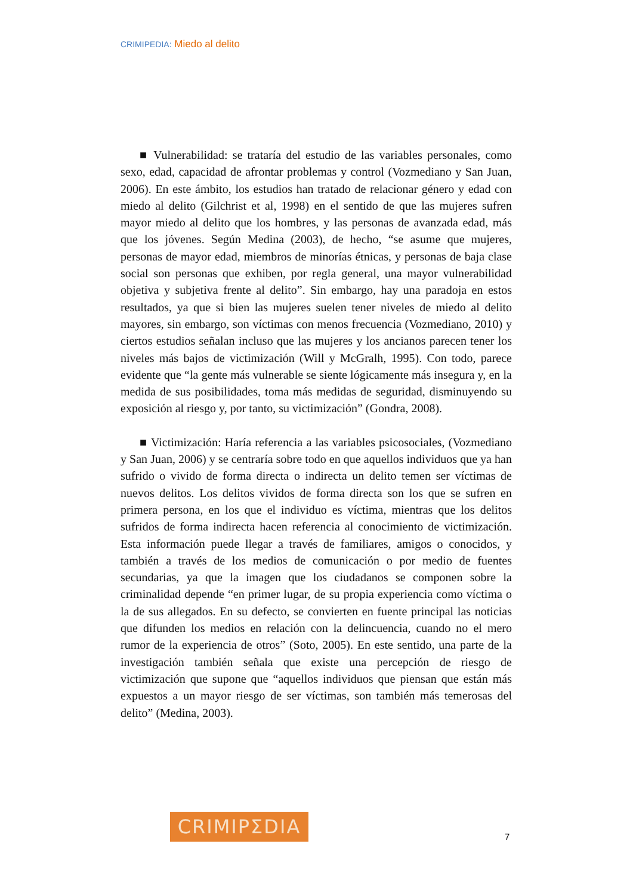CRIMIPEDIA: Miedo al delito
■ Vulnerabilidad: se trataría del estudio de las variables personales, como sexo, edad, capacidad de afrontar problemas y control (Vozmediano y San Juan, 2006). En este ámbito, los estudios han tratado de relacionar género y edad con miedo al delito (Gilchrist et al, 1998) en el sentido de que las mujeres sufren mayor miedo al delito que los hombres, y las personas de avanzada edad, más que los jóvenes. Según Medina (2003), de hecho, “se asume que mujeres, personas de mayor edad, miembros de minorías étnicas, y personas de baja clase social son personas que exhiben, por regla general, una mayor vulnerabilidad objetiva y subjetiva frente al delito”. Sin embargo, hay una paradoja en estos resultados, ya que si bien las mujeres suelen tener niveles de miedo al delito mayores, sin embargo, son víctimas con menos frecuencia (Vozmediano, 2010) y ciertos estudios señalan incluso que las mujeres y los ancianos parecen tener los niveles más bajos de victimización (Will y McGralh, 1995). Con todo, parece evidente que “la gente más vulnerable se siente lógicamente más insegura y, en la medida de sus posibilidades, toma más medidas de seguridad, disminuyendo su exposición al riesgo y, por tanto, su victimización” (Gondra, 2008).
■ Victimización: Haría referencia a las variables psicosociales, (Vozmediano y San Juan, 2006) y se centraría sobre todo en que aquellos individuos que ya han sufrido o vivido de forma directa o indirecta un delito temen ser víctimas de nuevos delitos. Los delitos vividos de forma directa son los que se sufren en primera persona, en los que el individuo es víctima, mientras que los delitos sufridos de forma indirecta hacen referencia al conocimiento de victimización. Esta información puede llegar a través de familiares, amigos o conocidos, y también a través de los medios de comunicación o por medio de fuentes secundarias, ya que la imagen que los ciudadanos se componen sobre la criminalidad depende “en primer lugar, de su propia experiencia como víctima o la de sus allegados. En su defecto, se convierten en fuente principal las noticias que difunden los medios en relación con la delincuencia, cuando no el mero rumor de la experiencia de otros” (Soto, 2005). En este sentido, una parte de la investigación también señala que existe una percepción de riesgo de victimización que supone que “aquellos individuos que piensan que están más expuestos a un mayor riesgo de ser víctimas, son también más temerosas del delito” (Medina, 2003).
CRIMIPΣDIA
7